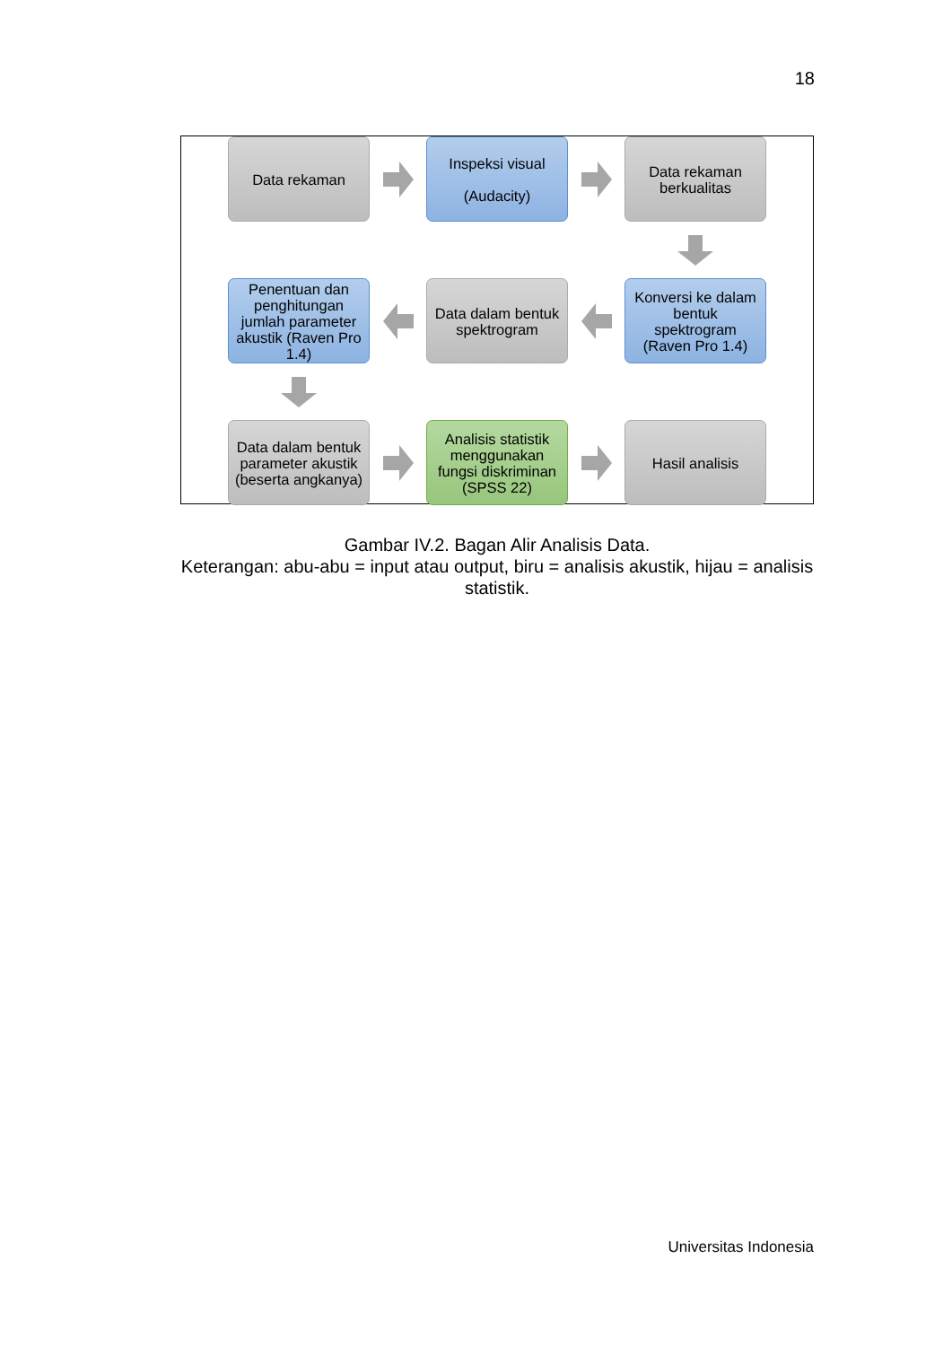18
Data rekaman
Inspeksi visual
(Audacity)
Data rekaman berkualitas
Penentuan dan penghitungan jumlah parameter akustik (Raven Pro 1.4)
Data dalam bentuk spektrogram
Konversi ke dalam bentuk spektrogram (Raven Pro 1.4)
Data dalam bentuk parameter akustik (beserta angkanya)
Analisis statistik menggunakan fungsi diskriminan (SPSS 22)
Hasil analisis
Gambar IV.2. Bagan Alir Analisis Data.
Keterangan: abu-abu = input atau output, biru = analisis akustik, hijau = analisis statistik.
Universitas Indonesia